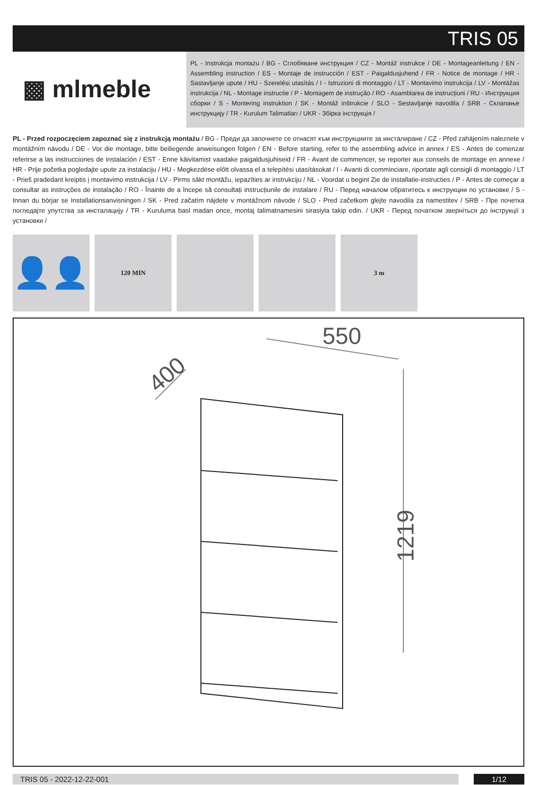TRIS 05
▩ mlmeble
PL - Instrukcja montażu / BG - Сглобяване инструкция / CZ - Montáž instrukce / DE - Montageanleitung / EN - Assembling instruction / ES - Montaje de instrucción / EST - Paigaldusjuhend / FR - Notice de montage / HR - Sastavljanje upute / HU - Szerelési utasítás / I - Istruzioni di montaggio / LT - Montavimo instrukcija / LV - Montāžas instrukcija / NL - Montage instructie / P - Montagem de instrução / RO - Asamblarea de instrucțiuni / RU - Инструкция сборки / S - Montering instruktion / SK - Montáž inštrukcie / SLO - Sestavljanje navodila / SRB - Склапање инструкцију / TR - Kurulum Talimatları / UKR - Збірка інструкція /
PL - Przed rozpoczęciem zapoznać się z instrukcją montażu / BG - Преди да започнете се отнасят към инструкциите за инсталиране / CZ - Před zahájením naleznete v montážním návodu / DE - Vor die montage, bitte beiliegende anweisungen folgen / EN - Before starting, refer to the assembling advice in annex / ES - Antes de comenzar referirse a las instrucciones de instalación / EST - Enne käivitamist vaadake paigaldusjuhiseid / FR - Avant de commencer, se reporter aux conseils de montage en annexe / HR - Prije početka pogledajte upute za instalaciju / HU - Megkezdése előtt olvassa el a telepítési utasításokat / I - Avanti di comminciare, riportate agli consigli di montaggio / LT - Prieš pradedant kreiptis į montavimo instrukcija / LV - Pirms sākt montāžu, iepazīties ar instrukciju / NL - Voordat u begint Zie de installatie-instructies / P - Antes de começar a consultar as instruções de instalação / RO - Înainte de a începe să consultați instrucțiunile de instalare / RU - Перед началом обратитесь к инструкции по установке / S - Innan du börjar se Installationsanvisningen / SK - Pred začatím nájdete v montážnom návode / SLO - Pred začetkom glejte navodila za namestitev / SRB - Пре почетка погледајте упутства за инсталацију / TR - Kuruluma basl madan once, montaj talimatnamesini sirasiyla takip edin. / UKR - Перед початком зверніться до інструкції з установки /
👤👤
120 MIN 3 m
550
400
1219
TRIS 05 - 2022-12-22-001 1/12